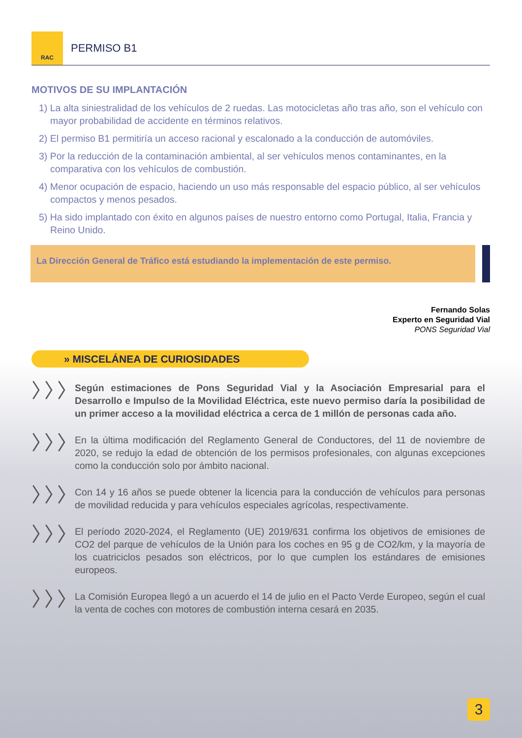RAC
PERMISO B1
MOTIVOS DE SU IMPLANTACIÓN
1) La alta siniestralidad de los vehículos de 2 ruedas. Las motocicletas año tras año, son el vehículo con mayor probabilidad de accidente en términos relativos.
2) El permiso B1 permitiría un acceso racional y escalonado a la conducción de automóviles.
3) Por la reducción de la contaminación ambiental, al ser vehículos menos contaminantes, en la comparativa con los vehículos de combustión.
4) Menor ocupación de espacio, haciendo un uso más responsable del espacio público, al ser vehículos compactos y menos pesados.
5) Ha sido implantado con éxito en algunos países de nuestro entorno como Portugal, Italia, Francia y Reino Unido.
La Dirección General de Tráfico está estudiando la implementación de este permiso.
Fernando Solas
Experto en Seguridad Vial
PONS Seguridad Vial
» MISCELÁNEA DE CURIOSIDADES
〉〉〉
Según estimaciones de Pons Seguridad Vial y la Asociación Empresarial para el Desarrollo e Impulso de la Movilidad Eléctrica, este nuevo permiso daría la posibilidad de un primer acceso a la movilidad eléctrica a cerca de 1 millón de personas cada año.
〉〉〉
En la última modificación del Reglamento General de Conductores, del 11 de noviembre de 2020, se redujo la edad de obtención de los permisos profesionales, con algunas excepciones como la conducción solo por ámbito nacional.
〉〉〉
Con 14 y 16 años se puede obtener la licencia para la conducción de vehículos para personas de movilidad reducida y para vehículos especiales agrícolas, respectivamente.
〉〉〉
El período 2020-2024, el Reglamento (UE) 2019/631 confirma los objetivos de emisiones de CO2 del parque de vehículos de la Unión para los coches en 95 g de CO2/km, y la mayoría de los cuatriciclos pesados son eléctricos, por lo que cumplen los estándares de emisiones europeos.
〉〉〉
La Comisión Europea llegó a un acuerdo el 14 de julio en el Pacto Verde Europeo, según el cual la venta de coches con motores de combustión interna cesará en 2035.
3